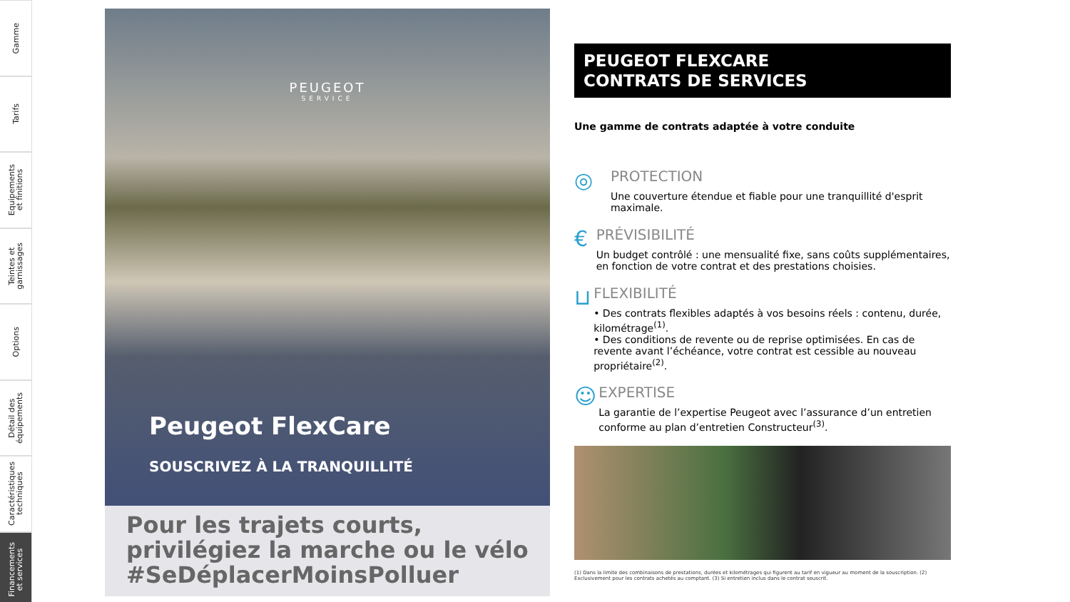Gamme
Tarifs
Equipements
et finitions
Teintes et
garnissages
Options
Détail des
équipements
Caractéristiques
techniques
Financements
et services
PEUGEOT
SERVICE
Peugeot FlexCare
SOUSCRIVEZ À LA TRANQUILLITÉ
Pour les trajets courts,
privilégiez la marche ou le vélo
#SeDéplacerMoinsPolluer
PEUGEOT FLEXCARE
CONTRATS DE SERVICES
Une gamme de contrats adaptée à votre conduite
◎
PROTECTION
Une couverture étendue et fiable pour une tranquillité d'esprit maximale.
€
PRÉVISIBILITÉ
Un budget contrôlé : une mensualité fixe, sans coûts supplémentaires, en fonction de votre contrat et des prestations choisies.
⊔
FLEXIBILITÉ
• Des contrats flexibles adaptés à vos besoins réels : contenu, durée, kilométrage<sup>(1)</sup>.
• Des conditions de revente ou de reprise optimisées. En cas de revente avant l’échéance, votre contrat est cessible au nouveau propriétaire<sup>(2)</sup>.
☺
EXPERTISE
La garantie de l’expertise Peugeot avec l’assurance d’un entretien conforme au plan d’entretien Constructeur<sup>(3)</sup>.
(1) Dans la limite des combinaisons de prestations, durées et kilométrages qui figurent au tarif en vigueur au moment de la souscription. (2) Exclusivement pour les contrats achetés au comptant. (3) Si entretien inclus dans le contrat souscrit.